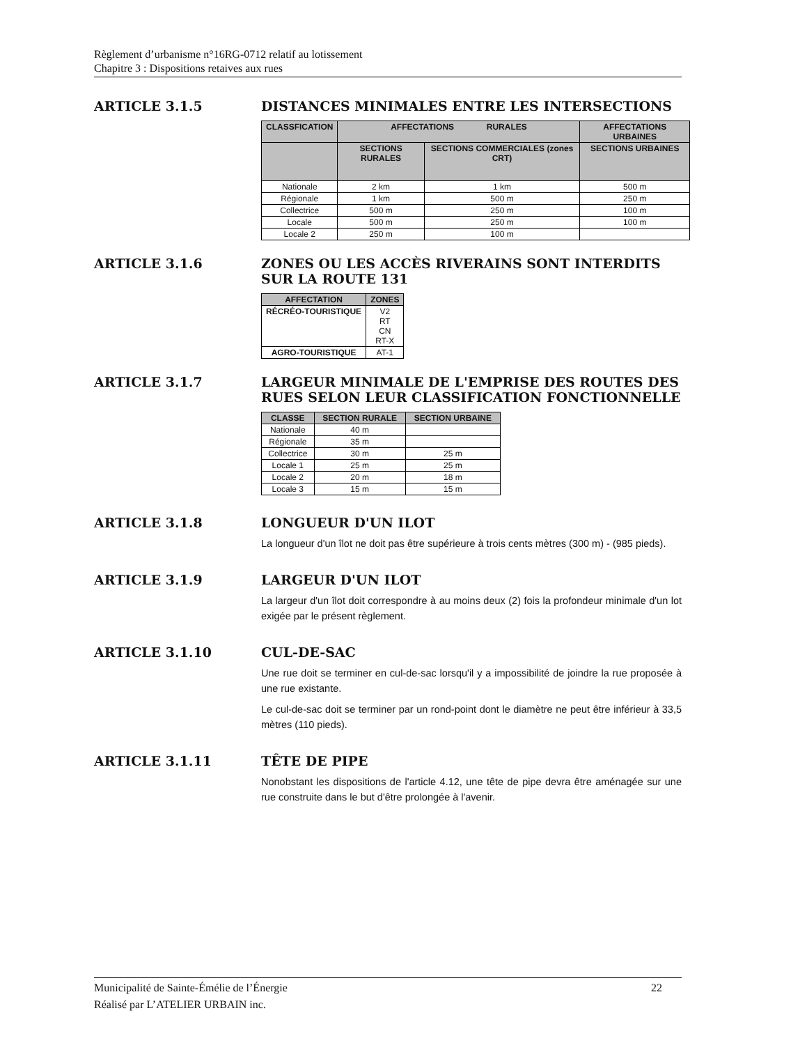Règlement d’urbanisme n°16RG-0712 relatif au lotissement
Chapitre 3 : Dispositions retaives aux rues
ARTICLE 3.1.5 DISTANCES MINIMALES ENTRE LES INTERSECTIONS
| CLASSFICATION | AFFECTATIONS RURALES | | AFFECTATIONS URBAINES |
| --- | --- | --- | --- |
| | SECTIONS RURALES | SECTIONS COMMERCIALES (zones CRT) | SECTIONS URBAINES |
| Nationale | 2 km | 1 km | 500 m |
| Régionale | 1 km | 500 m | 250 m |
| Collectrice | 500 m | 250 m | 100 m |
| Locale | 500 m | 250 m | 100 m |
| Locale 2 | 250 m | 100 m | |
ARTICLE 3.1.6 ZONES OU LES ACCÈS RIVERAINS SONT INTERDITS SUR LA ROUTE 131
| AFFECTATION | ZONES |
| --- | --- |
| RÉCRÉO-TOURISTIQUE | V2 RT CN RT-X |
| AGRO-TOURISTIQUE | AT-1 |
ARTICLE 3.1.7 LARGEUR MINIMALE DE L'EMPRISE DES ROUTES DES RUES SELON LEUR CLASSIFICATION FONCTIONNELLE
| CLASSE | SECTION RURALE | SECTION URBAINE |
| --- | --- | --- |
| Nationale | 40 m | |
| Régionale | 35 m | |
| Collectrice | 30 m | 25 m |
| Locale 1 | 25 m | 25 m |
| Locale 2 | 20 m | 18 m |
| Locale 3 | 15 m | 15 m |
ARTICLE 3.1.8 LONGUEUR D'UN ILOT
La longueur d'un îlot ne doit pas être supérieure à trois cents mètres (300 m) - (985 pieds).
ARTICLE 3.1.9 LARGEUR D'UN ILOT
La largeur d'un îlot doit correspondre à au moins deux (2) fois la profondeur minimale d'un lot exigée par le présent règlement.
ARTICLE 3.1.10 CUL-DE-SAC
Une rue doit se terminer en cul-de-sac lorsqu'il y a impossibilité de joindre la rue proposée à une rue existante.
Le cul-de-sac doit se terminer par un rond-point dont le diamètre ne peut être inférieur à 33,5 mètres (110 pieds).
ARTICLE 3.1.11 TÊTE DE PIPE
Nonobstant les dispositions de l'article 4.12, une tête de pipe devra être aménagée sur une rue construite dans le but d'être prolongée à l'avenir.
22 Municipalité de Sainte-Émélie de l’Énergie
Réalisé par L’ATELIER URBAIN inc.